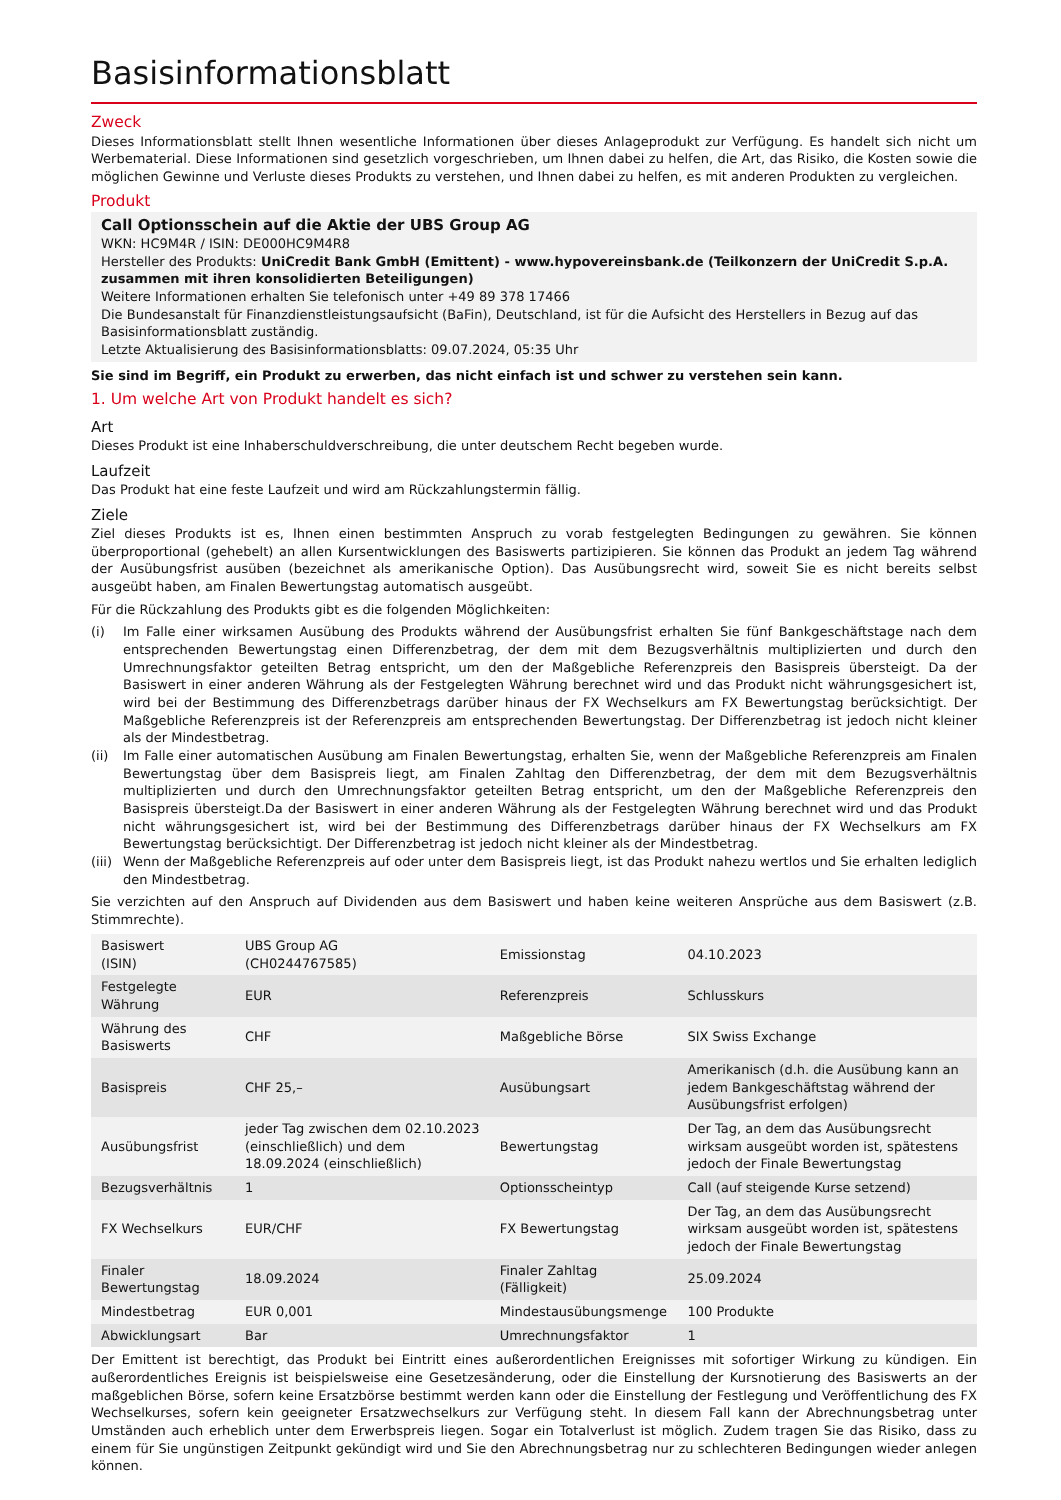Basisinformationsblatt
Zweck
Dieses Informationsblatt stellt Ihnen wesentliche Informationen über dieses Anlageprodukt zur Verfügung. Es handelt sich nicht um Werbematerial. Diese Informationen sind gesetzlich vorgeschrieben, um Ihnen dabei zu helfen, die Art, das Risiko, die Kosten sowie die möglichen Gewinne und Verluste dieses Produkts zu verstehen, und Ihnen dabei zu helfen, es mit anderen Produkten zu vergleichen.
Produkt
Call Optionsschein auf die Aktie der UBS Group AG
WKN: HC9M4R / ISIN: DE000HC9M4R8
Hersteller des Produkts: UniCredit Bank GmbH (Emittent) - www.hypovereinsbank.de (Teilkonzern der UniCredit S.p.A. zusammen mit ihren konsolidierten Beteiligungen)
Weitere Informationen erhalten Sie telefonisch unter +49 89 378 17466
Die Bundesanstalt für Finanzdienstleistungsaufsicht (BaFin), Deutschland, ist für die Aufsicht des Herstellers in Bezug auf das Basisinformationsblatt zuständig.
Letzte Aktualisierung des Basisinformationsblatts: 09.07.2024, 05:35 Uhr
Sie sind im Begriff, ein Produkt zu erwerben, das nicht einfach ist und schwer zu verstehen sein kann.
1. Um welche Art von Produkt handelt es sich?
Art
Dieses Produkt ist eine Inhaberschuldverschreibung, die unter deutschem Recht begeben wurde.
Laufzeit
Das Produkt hat eine feste Laufzeit und wird am Rückzahlungstermin fällig.
Ziele
Ziel dieses Produkts ist es, Ihnen einen bestimmten Anspruch zu vorab festgelegten Bedingungen zu gewähren. Sie können überproportional (gehebelt) an allen Kursentwicklungen des Basiswerts partizipieren. Sie können das Produkt an jedem Tag während der Ausübungsfrist ausüben (bezeichnet als amerikanische Option). Das Ausübungsrecht wird, soweit Sie es nicht bereits selbst ausgeübt haben, am Finalen Bewertungstag automatisch ausgeübt.
Für die Rückzahlung des Produkts gibt es die folgenden Möglichkeiten:
(i) Im Falle einer wirksamen Ausübung des Produkts während der Ausübungsfrist erhalten Sie fünf Bankgeschäftstage nach dem entsprechenden Bewertungstag einen Differenzbetrag, der dem mit dem Bezugsverhältnis multiplizierten und durch den Umrechnungsfaktor geteilten Betrag entspricht, um den der Maßgebliche Referenzpreis den Basispreis übersteigt. Da der Basiswert in einer anderen Währung als der Festgelegten Währung berechnet wird und das Produkt nicht währungsgesichert ist, wird bei der Bestimmung des Differenzbetrags darüber hinaus der FX Wechselkurs am FX Bewertungstag berücksichtigt. Der Maßgebliche Referenzpreis ist der Referenzpreis am entsprechenden Bewertungstag. Der Differenzbetrag ist jedoch nicht kleiner als der Mindestbetrag.
(ii) Im Falle einer automatischen Ausübung am Finalen Bewertungstag, erhalten Sie, wenn der Maßgebliche Referenzpreis am Finalen Bewertungstag über dem Basispreis liegt, am Finalen Zahltag den Differenzbetrag, der dem mit dem Bezugsverhältnis multiplizierten und durch den Umrechnungsfaktor geteilten Betrag entspricht, um den der Maßgebliche Referenzpreis den Basispreis übersteigt.Da der Basiswert in einer anderen Währung als der Festgelegten Währung berechnet wird und das Produkt nicht währungsgesichert ist, wird bei der Bestimmung des Differenzbetrags darüber hinaus der FX Wechselkurs am FX Bewertungstag berücksichtigt. Der Differenzbetrag ist jedoch nicht kleiner als der Mindestbetrag.
(iii) Wenn der Maßgebliche Referenzpreis auf oder unter dem Basispreis liegt, ist das Produkt nahezu wertlos und Sie erhalten lediglich den Mindestbetrag.
Sie verzichten auf den Anspruch auf Dividenden aus dem Basiswert und haben keine weiteren Ansprüche aus dem Basiswert (z.B. Stimmrechte).
| Basiswert (ISIN) | UBS Group AG (CH0244767585) | Emissionstag | 04.10.2023 |
| Festgelegte Währung | EUR | Referenzpreis | Schlusskurs |
| Währung des Basiswerts | CHF | Maßgebliche Börse | SIX Swiss Exchange |
| Basispreis | CHF 25,– | Ausübungsart | Amerikanisch (d.h. die Ausübung kann an jedem Bankgeschäftstag während der Ausübungsfrist erfolgen) |
| Ausübungsfrist | jeder Tag zwischen dem 02.10.2023 (einschließlich) und dem 18.09.2024 (einschließlich) | Bewertungstag | Der Tag, an dem das Ausübungsrecht wirksam ausgeübt worden ist, spätestens jedoch der Finale Bewertungstag |
| Bezugsverhältnis | 1 | Optionsscheintyp | Call (auf steigende Kurse setzend) |
| FX Wechselkurs | EUR/CHF | FX Bewertungstag | Der Tag, an dem das Ausübungsrecht wirksam ausgeübt worden ist, spätestens jedoch der Finale Bewertungstag |
| Finaler Bewertungstag | 18.09.2024 | Finaler Zahltag (Fälligkeit) | 25.09.2024 |
| Mindestbetrag | EUR 0,001 | Mindestausübungsmenge | 100 Produkte |
| Abwicklungsart | Bar | Umrechnungsfaktor | 1 |
Der Emittent ist berechtigt, das Produkt bei Eintritt eines außerordentlichen Ereignisses mit sofortiger Wirkung zu kündigen. Ein außerordentliches Ereignis ist beispielsweise eine Gesetzesänderung, oder die Einstellung der Kursnotierung des Basiswerts an der maßgeblichen Börse, sofern keine Ersatzbörse bestimmt werden kann oder die Einstellung der Festlegung und Veröffentlichung des FX Wechselkurses, sofern kein geeigneter Ersatzwechselkurs zur Verfügung steht. In diesem Fall kann der Abrechnungsbetrag unter Umständen auch erheblich unter dem Erwerbspreis liegen. Sogar ein Totalverlust ist möglich. Zudem tragen Sie das Risiko, dass zu einem für Sie ungünstigen Zeitpunkt gekündigt wird und Sie den Abrechnungsbetrag nur zu schlechteren Bedingungen wieder anlegen können.